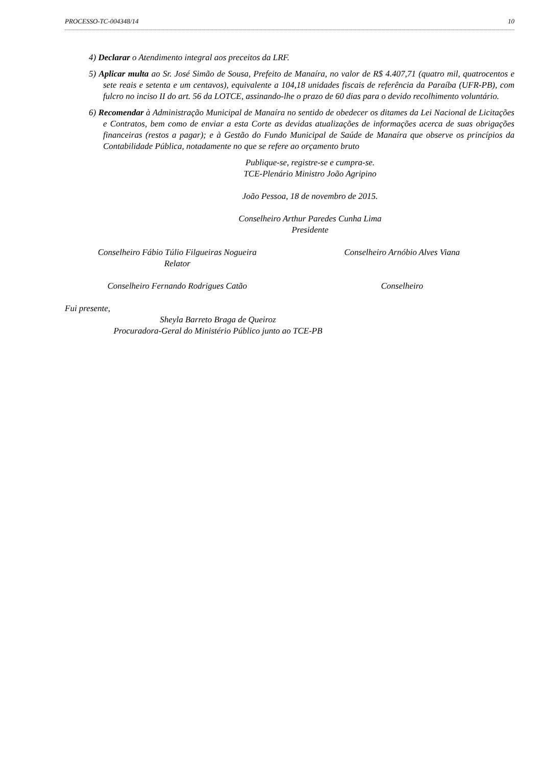PROCESSO-TC-004348/14 10
4) Declarar o Atendimento integral aos preceitos da LRF.
5) Aplicar multa ao Sr. José Simão de Sousa, Prefeito de Manaíra, no valor de R$ 4.407,71 (quatro mil, quatrocentos e sete reais e setenta e um centavos), equivalente a 104,18 unidades fiscais de referência da Paraíba (UFR-PB), com fulcro no inciso II do art. 56 da LOTCE, assinando-lhe o prazo de 60 dias para o devido recolhimento voluntário.
6) Recomendar à Administração Municipal de Manaíra no sentido de obedecer os ditames da Lei Nacional de Licitações e Contratos, bem como de enviar a esta Corte as devidas atualizações de informações acerca de suas obrigações financeiras (restos a pagar); e à Gestão do Fundo Municipal de Saúde de Manaíra que observe os princípios da Contabilidade Pública, notadamente no que se refere ao orçamento bruto
Publique-se, registre-se e cumpra-se.
TCE-Plenário Ministro João Agripino
João Pessoa, 18 de novembro de 2015.
Conselheiro Arthur Paredes Cunha Lima
Presidente
Conselheiro Fábio Túlio Filgueiras Nogueira
Relator
Conselheiro Arnóbio Alves Viana
Conselheiro Fernando Rodrigues Catão
Conselheiro
Fui presente,
Sheyla Barreto Braga de Queiroz
Procuradora-Geral do Ministério Público junto ao TCE-PB